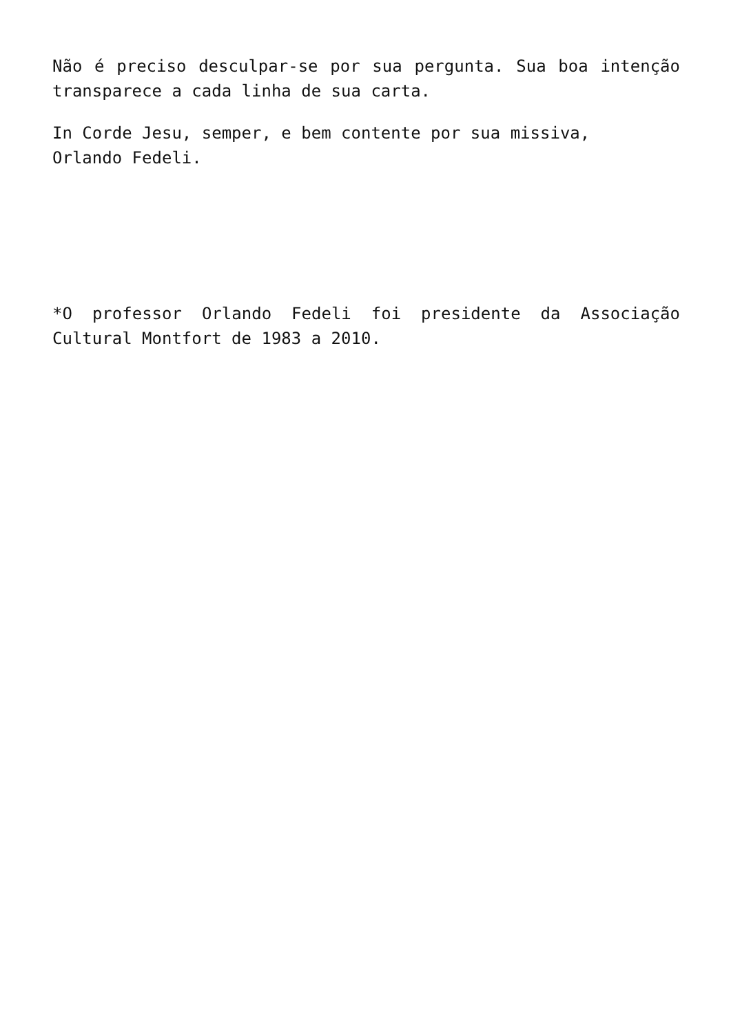Não é preciso desculpar-se por sua pergunta. Sua boa intenção transparece a cada linha de sua carta.
In Corde Jesu, semper, e bem contente por sua missiva,
Orlando Fedeli.
*O professor Orlando Fedeli foi presidente da Associação Cultural Montfort de 1983 a 2010.